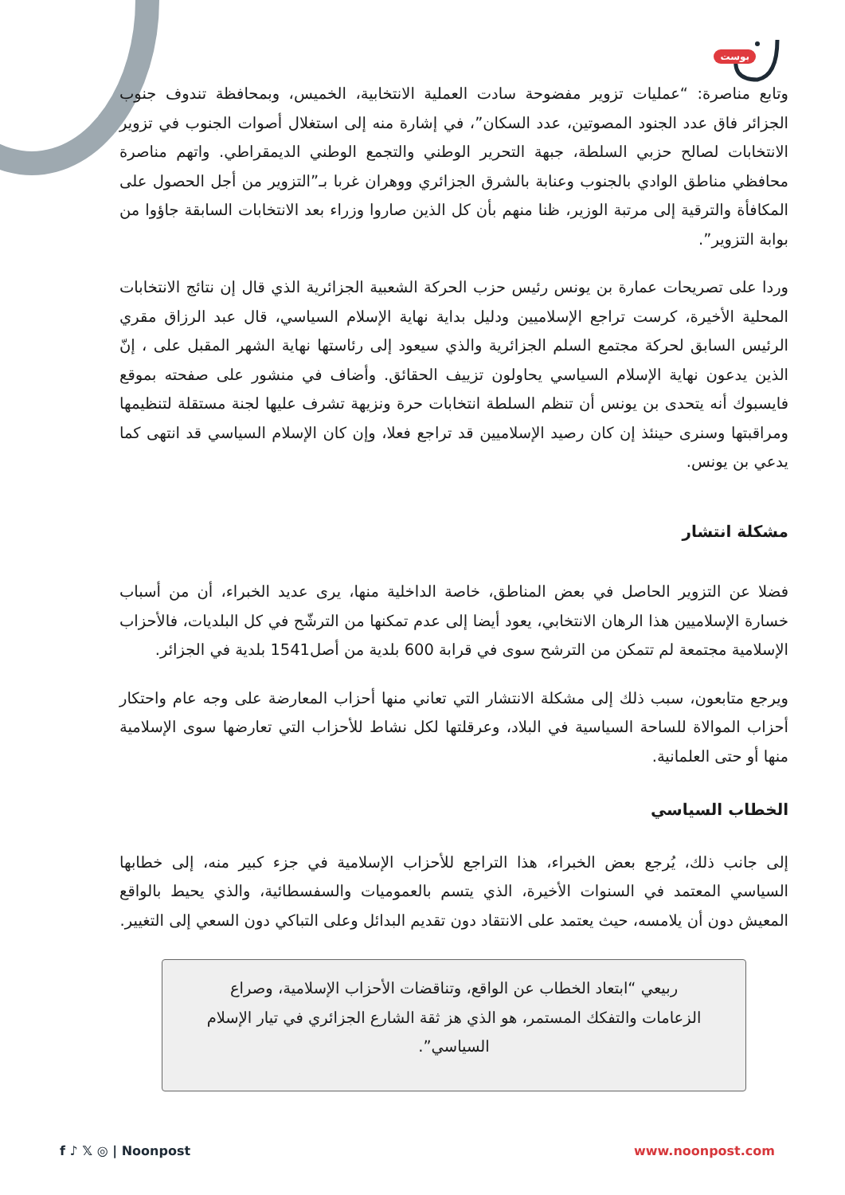بوست
وتابع مناصرة: “عمليات تزوير مفضوحة سادت العملية الانتخابية، الخميس، وبمحافظة تندوف جنوب الجزائر فاق عدد الجنود المصوتين، عدد السكان”، في إشارة منه إلى استغلال أصوات الجنوب في تزوير الانتخابات لصالح حزبي السلطة، جبهة التحرير الوطني والتجمع الوطني الديمقراطي. واتهم مناصرة محافظي مناطق الوادي بالجنوب وعنابة بالشرق الجزائري ووهران غربا بـ”التزوير من أجل الحصول على المكافأة والترقية إلى مرتبة الوزير، ظنا منهم بأن كل الذين صاروا وزراء بعد الانتخابات السابقة جاؤوا من بوابة التزوير”.
وردا على تصريحات عمارة بن يونس رئيس حزب الحركة الشعبية الجزائرية الذي قال إن نتائج الانتخابات المحلية الأخيرة، كرست تراجع الإسلاميين ودليل بداية نهاية الإسلام السياسي، قال عبد الرزاق مقري الرئيس السابق لحركة مجتمع السلم الجزائرية والذي سيعود إلى رئاستها نهاية الشهر المقبل على ، إنّ الذين يدعون نهاية الإسلام السياسي يحاولون تزييف الحقائق. وأضاف في منشور على صفحته بموقع فايسبوك أنه يتحدى بن يونس أن تنظم السلطة انتخابات حرة ونزيهة تشرف عليها لجنة مستقلة لتنظيمها ومراقبتها وسنرى حينئذ إن كان رصيد الإسلاميين قد تراجع فعلا، وإن كان الإسلام السياسي قد انتهى كما يدعي بن يونس.
مشكلة انتشار
فضلا عن التزوير الحاصل في بعض المناطق، خاصة الداخلية منها، يرى عديد الخبراء، أن من أسباب خسارة الإسلاميين هذا الرهان الانتخابي، يعود أيضا إلى عدم تمكنها من الترشّح في كل البلديات، فالأحزاب الإسلامية مجتمعة لم تتمكن من الترشح سوى في قرابة 600 بلدية من أصل1541 بلدية في الجزائر.
ويرجع متابعون، سبب ذلك إلى مشكلة الانتشار التي تعاني منها أحزاب المعارضة على وجه عام واحتكار أحزاب الموالاة للساحة السياسية في البلاد، وعرقلتها لكل نشاط للأحزاب التي تعارضها سوى الإسلامية منها أو حتى العلمانية.
الخطاب السياسي
إلى جانب ذلك، يُرجع بعض الخبراء، هذا التراجع للأحزاب الإسلامية في جزء كبير منه، إلى خطابها السياسي المعتمد في السنوات الأخيرة، الذي يتسم بالعموميات والسفسطائية، والذي يحيط بالواقع المعيش دون أن يلامسه، حيث يعتمد على الانتقاد دون تقديم البدائل وعلى التباكي دون السعي إلى التغيير.
ربيعي “ابتعاد الخطاب عن الواقع، وتناقضات الأحزاب الإسلامية، وصراع الزعامات والتفكك المستمر، هو الذي هز ثقة الشارع الجزائري في تيار الإسلام السياسي”.
f ♪ 𝕏 ◎ | Noonpost www.noonpost.com